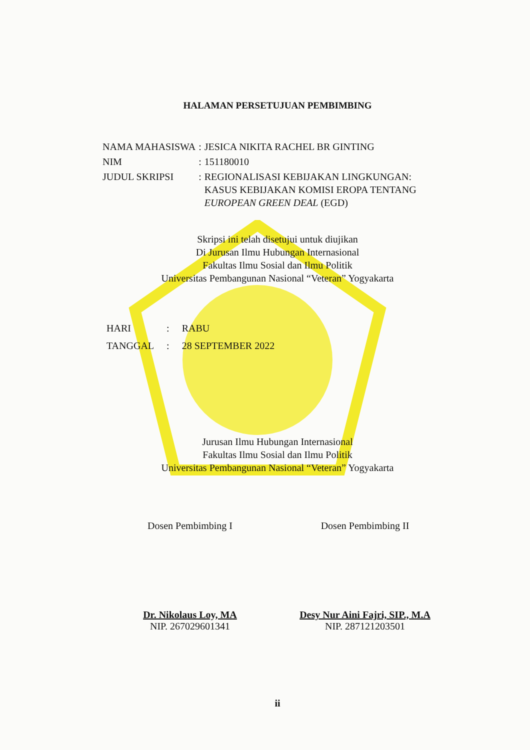HALAMAN PERSETUJUAN PEMBIMBING
| NAMA MAHASISWA | : | JESICA NIKITA RACHEL BR GINTING |
| NIM | : | 151180010 |
| JUDUL SKRIPSI | : | REGIONALISASI KEBIJAKAN LINGKUNGAN: KASUS KEBIJAKAN KOMISI EROPA TENTANG EUROPEAN GREEN DEAL (EGD) |
Skripsi ini telah disetujui untuk diujikan
Di Jurusan Ilmu Hubungan Internasional
Fakultas Ilmu Sosial dan Ilmu Politik
Universitas Pembangunan Nasional “Veteran” Yogyakarta
| HARI | : | RABU |
| TANGGAL | : | 28 SEPTEMBER 2022 |
Jurusan Ilmu Hubungan Internasional
Fakultas Ilmu Sosial dan Ilmu Politik
Universitas Pembangunan Nasional “Veteran” Yogyakarta
Dosen Pembimbing I
Dr. Nikolaus Loy, MA
NIP. 267029601341
Dosen Pembimbing II
Desy Nur Aini Fajri, SIP., M.A
NIP. 287121203501
ii